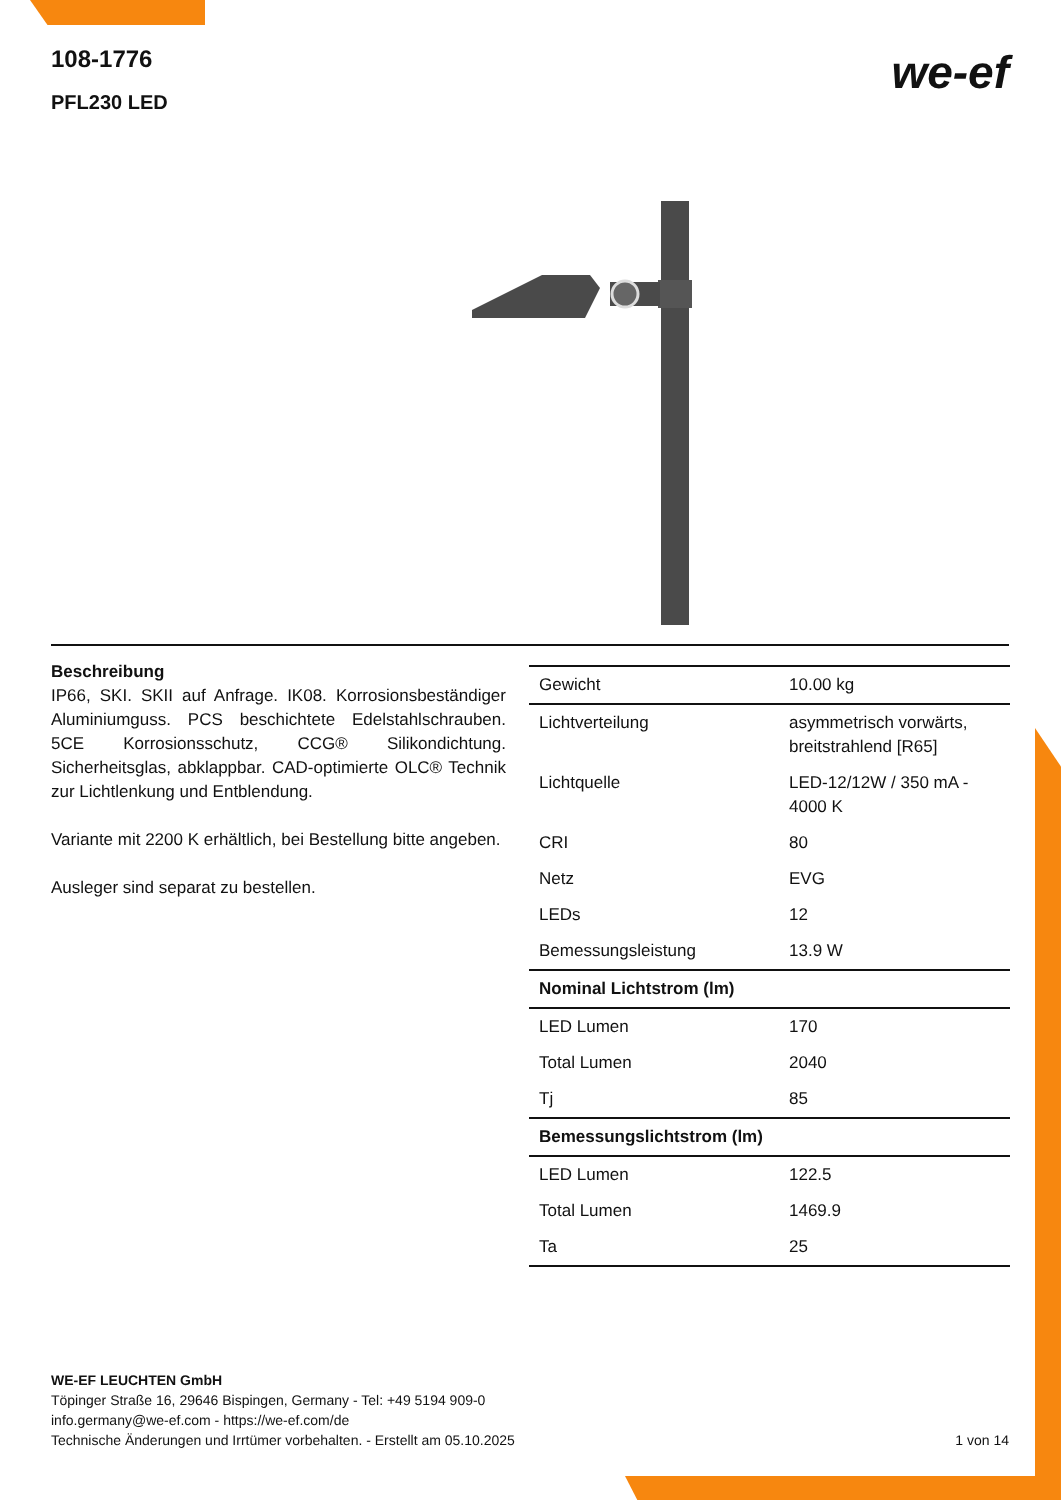108-1776
PFL230 LED
we-ef
Beschreibung
IP66, SKI. SKII auf Anfrage. IK08. Korrosionsbeständiger Aluminiumguss. PCS beschichtete Edelstahlschrauben. 5CE Korrosionsschutz, CCG® Silikondichtung. Sicherheitsglas, abklappbar. CAD-optimierte OLC® Technik zur Lichtlenkung und Entblendung.
Variante mit 2200 K erhältlich, bei Bestellung bitte angeben.
Ausleger sind separat zu bestellen.
| Gewicht | 10.00 kg |
| Lichtverteilung | asymmetrisch vorwärts, breitstrahlend [R65] |
| Lichtquelle | LED-12/12W / 350 mA - 4000 K |
| CRI | 80 |
| Netz | EVG |
| LEDs | 12 |
| Bemessungsleistung | 13.9 W |
| Nominal Lichtstrom (lm) | |
| LED Lumen | 170 |
| Total Lumen | 2040 |
| Tj | 85 |
| Bemessungslichtstrom (lm) | |
| LED Lumen | 122.5 |
| Total Lumen | 1469.9 |
| Ta | 25 |
WE-EF LEUCHTEN GmbH
Töpinger Straße 16, 29646 Bispingen, Germany - Tel: +49 5194 909-0
info.germany@we-ef.com - https://we-ef.com/de
Technische Änderungen und Irrtümer vorbehalten. - Erstellt am 05.10.2025 1 von 14